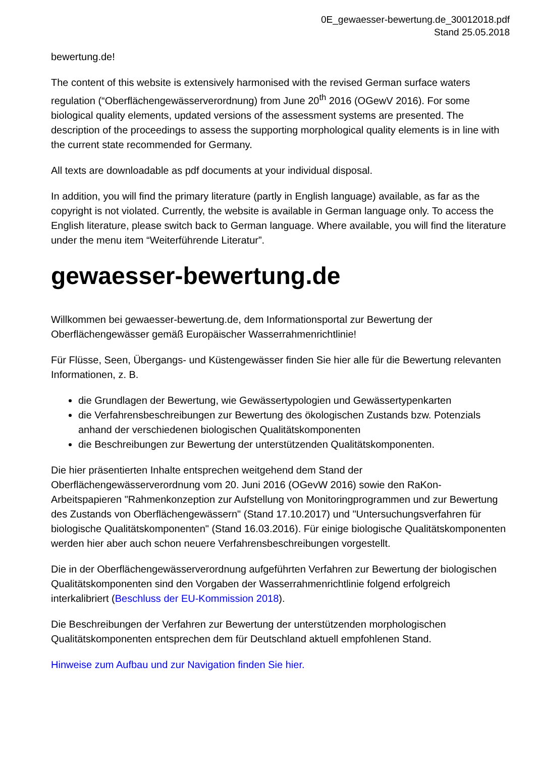0E_gewaesser-bewertung.de_30012018.pdf
Stand 25.05.2018
bewertung.de!
The content of this website is extensively harmonised with the revised German surface waters regulation (“Oberflächengewässerverordnung) from June 20<sup>th</sup> 2016 (OGewV 2016). For some biological quality elements, updated versions of the assessment systems are presented. The description of the proceedings to assess the supporting morphological quality elements is in line with the current state recommended for Germany.
All texts are downloadable as pdf documents at your individual disposal.
In addition, you will find the primary literature (partly in English language) available, as far as the copyright is not violated. Currently, the website is available in German language only. To access the English literature, please switch back to German language. Where available, you will find the literature under the menu item “Weiterführende Literatur”.
gewaesser-bewertung.de
Willkommen bei gewaesser-bewertung.de, dem Informationsportal zur Bewertung der Oberflächengewässer gemäß Europäischer Wasserrahmenrichtlinie!
Für Flüsse, Seen, Übergangs- und Küstengewässer finden Sie hier alle für die Bewertung relevanten Informationen, z. B.
die Grundlagen der Bewertung, wie Gewässertypologien und Gewässertypenkarten
die Verfahrensbeschreibungen zur Bewertung des ökologischen Zustands bzw. Potenzials anhand der verschiedenen biologischen Qualitätskomponenten
die Beschreibungen zur Bewertung der unterstützenden Qualitätskomponenten.
Die hier präsentierten Inhalte entsprechen weitgehend dem Stand der Oberflächengewässerverordnung vom 20. Juni 2016 (OGevW 2016) sowie den RaKon-Arbeitspapieren "Rahmenkonzeption zur Aufstellung von Monitoringprogrammen und zur Bewertung des Zustands von Oberflächengewässern" (Stand 17.10.2017) und "Untersuchungsverfahren für biologische Qualitätskomponenten" (Stand 16.03.2016). Für einige biologische Qualitätskomponenten werden hier aber auch schon neuere Verfahrensbeschreibungen vorgestellt.
Die in der Oberflächengewässerverordnung aufgeführten Verfahren zur Bewertung der biologischen Qualitätskomponenten sind den Vorgaben der Wasserrahmenrichtlinie folgend erfolgreich interkalibriert (Beschluss der EU-Kommission 2018).
Die Beschreibungen der Verfahren zur Bewertung der unterstützenden morphologischen Qualitätskomponenten entsprechen dem für Deutschland aktuell empfohlenen Stand.
Hinweise zum Aufbau und zur Navigation finden Sie hier.